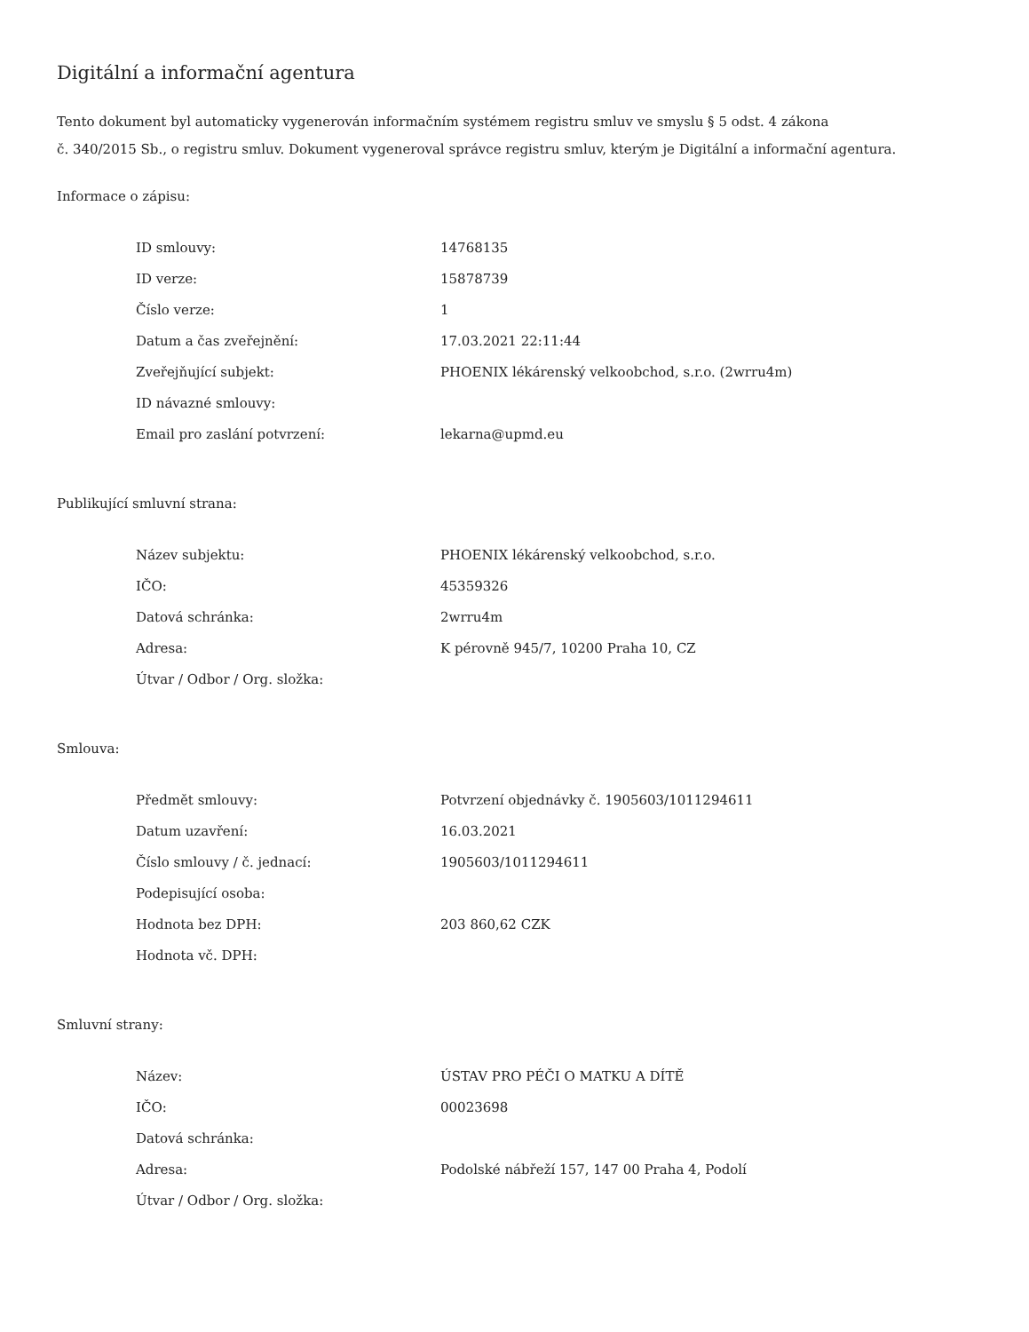Digitální a informační agentura
Tento dokument byl automaticky vygenerován informačním systémem registru smluv ve smyslu § 5 odst. 4 zákona
č. 340/2015 Sb., o registru smluv. Dokument vygeneroval správce registru smluv, kterým je Digitální a informační agentura.
Informace o zápisu:
| ID smlouvy: | 14768135 |
| ID verze: | 15878739 |
| Číslo verze: | 1 |
| Datum a čas zveřejnění: | 17.03.2021 22:11:44 |
| Zveřejňující subjekt: | PHOENIX lékárenský velkoobchod, s.r.o. (2wrru4m) |
| ID návazné smlouvy: | |
| Email pro zaslání potvrzení: | lekarna@upmd.eu |
Publikující smluvní strana:
| Název subjektu: | PHOENIX lékárenský velkoobchod, s.r.o. |
| IČO: | 45359326 |
| Datová schránka: | 2wrru4m |
| Adresa: | K pérovně 945/7, 10200 Praha 10, CZ |
| Útvar / Odbor / Org. složka: | |
Smlouva:
| Předmět smlouvy: | Potvrzení objednávky č. 1905603/1011294611 |
| Datum uzavření: | 16.03.2021 |
| Číslo smlouvy / č. jednací: | 1905603/1011294611 |
| Podepisující osoba: | |
| Hodnota bez DPH: | 203 860,62 CZK |
| Hodnota vč. DPH: | |
Smluvní strany:
| Název: | ÚSTAV PRO PÉČI O MATKU A DÍTĚ |
| IČO: | 00023698 |
| Datová schránka: | |
| Adresa: | Podolské nábřeží 157, 147 00 Praha 4, Podolí |
| Útvar / Odbor / Org. složka: | |